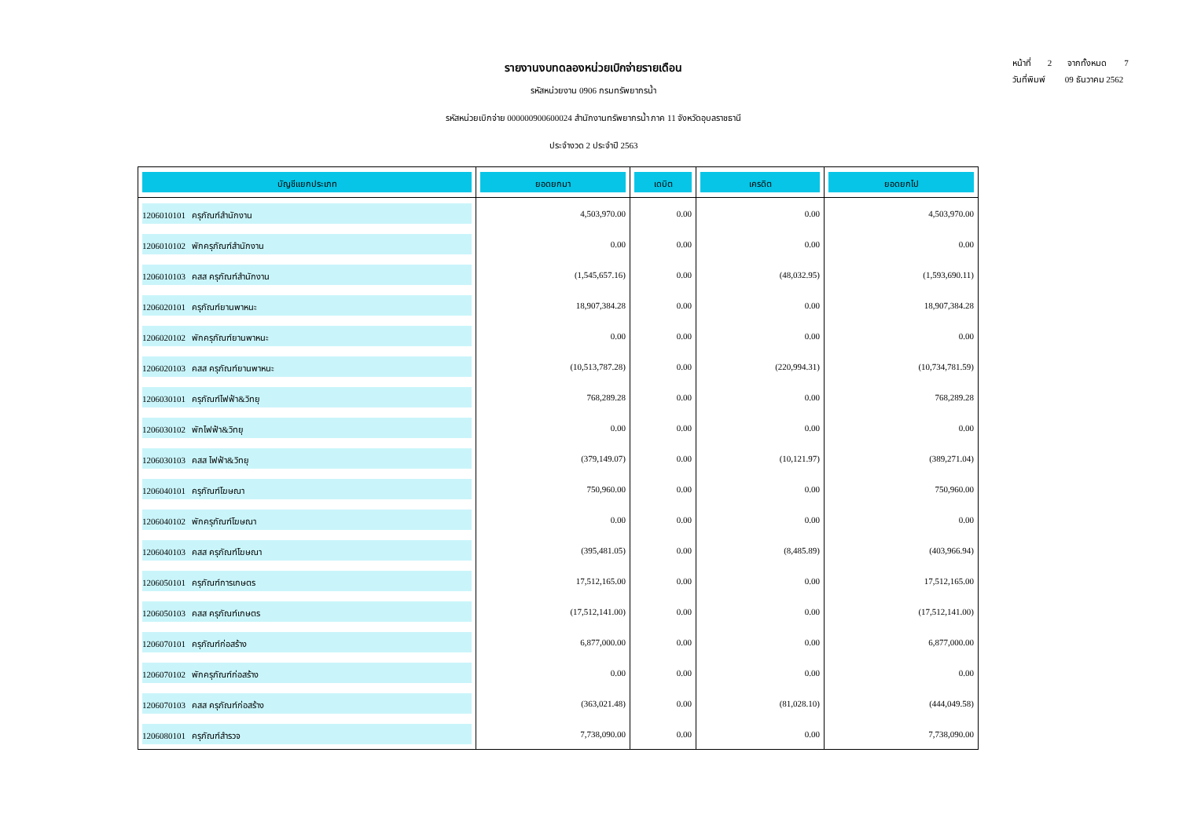รายงานงบทดลองหน่วยเบิกจ่ายรายเดือน
รหัสหน่วยงาน 0906 กรมทรัพยากรน้ำ
รหัสหน่วยเบิกจ่าย 000000900600024 สำนักงานทรัพยากรน้ำ ภาค 11 จังหวัดอุบลราชธานี
ประจำงวด 2 ประจำปี 2563
หน้าที่ 2 จากทั้งหมด 7
วันที่พิมพ์ 09 ธันวาคม 2562
| บัญชีแยกประเภท | ยอดยกมา | เดบิต | เครดิต | ยอดยกไป |
| --- | --- | --- | --- | --- |
| 1206010101 ครุภัณฑ์สำนักงาน | 4,503,970.00 | 0.00 | 0.00 | 4,503,970.00 |
| 1206010102 พักครุภัณฑ์สำนักงาน | 0.00 | 0.00 | 0.00 | 0.00 |
| 1206010103 คสส ครุภัณฑ์สำนักงาน | (1,545,657.16) | 0.00 | (48,032.95) | (1,593,690.11) |
| 1206020101 ครุภัณฑ์ยานพาหนะ | 18,907,384.28 | 0.00 | 0.00 | 18,907,384.28 |
| 1206020102 พักครุภัณฑ์ยานพาหนะ | 0.00 | 0.00 | 0.00 | 0.00 |
| 1206020103 คสส ครุภัณฑ์ยานพาหนะ | (10,513,787.28) | 0.00 | (220,994.31) | (10,734,781.59) |
| 1206030101 ครุภัณฑ์ไฟฟ้า&วิทยุ | 768,289.28 | 0.00 | 0.00 | 768,289.28 |
| 1206030102 พักไฟฟ้า&วิทยุ | 0.00 | 0.00 | 0.00 | 0.00 |
| 1206030103 คสส ไฟฟ้า&วิทยุ | (379,149.07) | 0.00 | (10,121.97) | (389,271.04) |
| 1206040101 ครุภัณฑ์โฆษณา | 750,960.00 | 0.00 | 0.00 | 750,960.00 |
| 1206040102 พักครุภัณฑ์โฆษณา | 0.00 | 0.00 | 0.00 | 0.00 |
| 1206040103 คสส ครุภัณฑ์โฆษณา | (395,481.05) | 0.00 | (8,485.89) | (403,966.94) |
| 1206050101 ครุภัณฑ์การเกษตร | 17,512,165.00 | 0.00 | 0.00 | 17,512,165.00 |
| 1206050103 คสส ครุภัณฑ์เกษตร | (17,512,141.00) | 0.00 | 0.00 | (17,512,141.00) |
| 1206070101 ครุภัณฑ์ก่อสร้าง | 6,877,000.00 | 0.00 | 0.00 | 6,877,000.00 |
| 1206070102 พักครุภัณฑ์ก่อสร้าง | 0.00 | 0.00 | 0.00 | 0.00 |
| 1206070103 คสส ครุภัณฑ์ก่อสร้าง | (363,021.48) | 0.00 | (81,028.10) | (444,049.58) |
| 1206080101 ครุภัณฑ์สำรวจ | 7,738,090.00 | 0.00 | 0.00 | 7,738,090.00 |